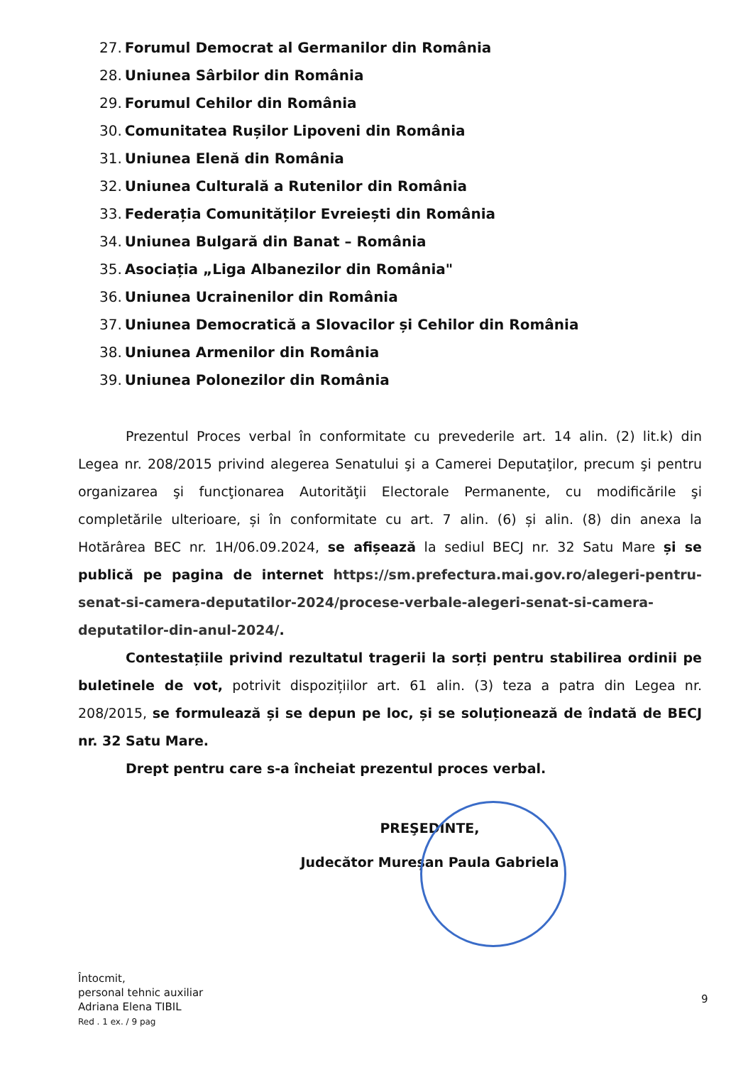27. Forumul Democrat al Germanilor din România
28. Uniunea Sârbilor din România
29. Forumul Cehilor din România
30. Comunitatea Rușilor Lipoveni din România
31. Uniunea Elenă din România
32. Uniunea Culturală a Rutenilor din România
33. Federația Comunităților Evreiești din România
34. Uniunea Bulgară din Banat – România
35. Asociația „Liga Albanezilor din România"
36. Uniunea Ucrainenilor din România
37. Uniunea Democratică a Slovacilor și Cehilor din România
38. Uniunea Armenilor din România
39. Uniunea Polonezilor din România
Prezentul Proces verbal în conformitate cu prevederile art. 14 alin. (2) lit.k) din Legea nr. 208/2015 privind alegerea Senatului şi a Camerei Deputaţilor, precum şi pentru organizarea şi funcţionarea Autorităţii Electorale Permanente, cu modificările şi completările ulterioare, și în conformitate cu art. 7 alin. (6) și alin. (8) din anexa la Hotărârea BEC nr. 1H/06.09.2024, se afișează la sediul BECJ nr. 32 Satu Mare și se publică pe pagina de internet https://sm.prefectura.mai.gov.ro/alegeri-pentru-senat-si-camera-deputatilor-2024/procese-verbale-alegeri-senat-si-camera-deputatilor-din-anul-2024/.
Contestațiile privind rezultatul tragerii la sorți pentru stabilirea ordinii pe buletinele de vot, potrivit dispozițiilor art. 61 alin. (3) teza a patra din Legea nr. 208/2015, se formulează și se depun pe loc, și se soluționează de îndată de BECJ nr. 32 Satu Mare.
Drept pentru care s-a încheiat prezentul proces verbal.
PREŞEDINTE,
Judecător Mureșan Paula Gabriela
Întocmit,
personal tehnic auxiliar
Adriana Elena TIBIL
Red . 1 ex. / 9 pag
9